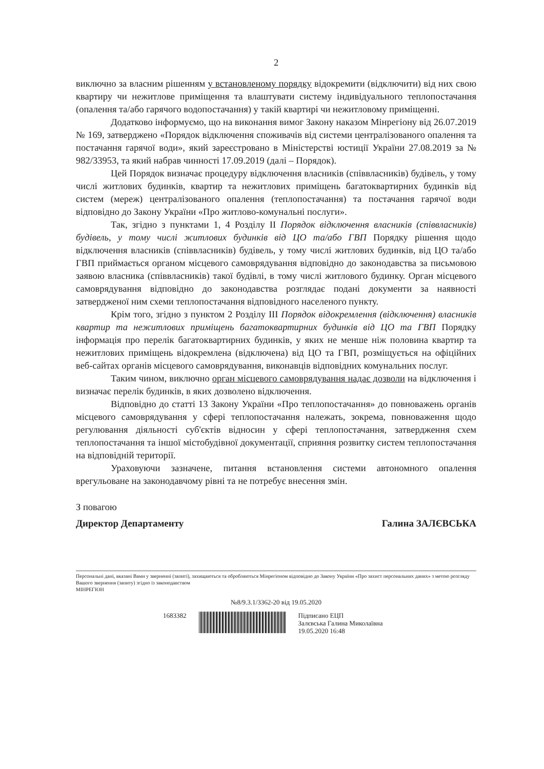2
виключно за власним рішенням у встановленому порядку відокремити (відключити) від них свою квартиру чи нежитлове приміщення та влаштувати систему індивідуального теплопостачання (опалення та/або гарячого водопостачання) у такій квартирі чи нежитловому приміщенні.
Додатково інформуємо, що на виконання вимог Закону наказом Мінрегіону від 26.07.2019 № 169, затверджено «Порядок відключення споживачів від системи централізованого опалення та постачання гарячої води», який зареєстровано в Міністерстві юстиції України 27.08.2019 за № 982/33953, та який набрав чинності 17.09.2019 (далі – Порядок).
Цей Порядок визначає процедуру відключення власників (співвласників) будівель, у тому числі житлових будинків, квартир та нежитлових приміщень багатоквартирних будинків від систем (мереж) централізованого опалення (теплопостачання) та постачання гарячої води відповідно до Закону України «Про житлово-комунальні послуги».
Так, згідно з пунктами 1, 4 Розділу ІІ Порядок відключення власників (співвласників) будівель, у тому числі житлових будинків від ЦО та/або ГВП Порядку рішення щодо відключення власників (співвласників) будівель, у тому числі житлових будинків, від ЦО та/або ГВП приймається органом місцевого самоврядування відповідно до законодавства за письмовою заявою власника (співвласників) такої будівлі, в тому числі житлового будинку. Орган місцевого самоврядування відповідно до законодавства розглядає подані документи за наявності затвердженої ним схеми теплопостачання відповідного населеного пункту.
Крім того, згідно з пунктом 2 Розділу ІІІ Порядок відокремлення (відключення) власників квартир та нежитлових приміщень багатоквартирних будинків від ЦО та ГВП Порядку інформація про перелік багатоквартирних будинків, у яких не менше ніж половина квартир та нежитлових приміщень відокремлена (відключена) від ЦО та ГВП, розміщується на офіційних веб-сайтах органів місцевого самоврядування, виконавців відповідних комунальних послуг.
Таким чином, виключно орган місцевого самоврядування надає дозволи на відключення і визначає перелік будинків, в яких дозволено відключення.
Відповідно до статті 13 Закону України «Про теплопостачання» до повноважень органів місцевого самоврядування у сфері теплопостачання належать, зокрема, повноваження щодо регулювання діяльності суб'єктів відносин у сфері теплопостачання, затвердження схем теплопостачання та іншої містобудівної документації, сприяння розвитку систем теплопостачання на відповідній території.
Ураховуючи зазначене, питання встановлення системи автономного опалення врегульоване на законодавчому рівні та не потребує внесення змін.
З повагою
Директор Департаменту Галина ЗАЛЄВСЬКА
Персональні дані, вказані Вами у зверненні (запиті), захищаються та обробляються Мінрегіоном відповідно до Закону України «Про захист персональних даних» з метою розгляду Вашого звернення (запиту) згідно із законодавством
МІНРЕГІОН
№8/9.3.1/3362-20 від 19.05.2020
1683382 Підписано ЕЦП
Залєвська Галина Миколаївна
19.05.2020 16:48